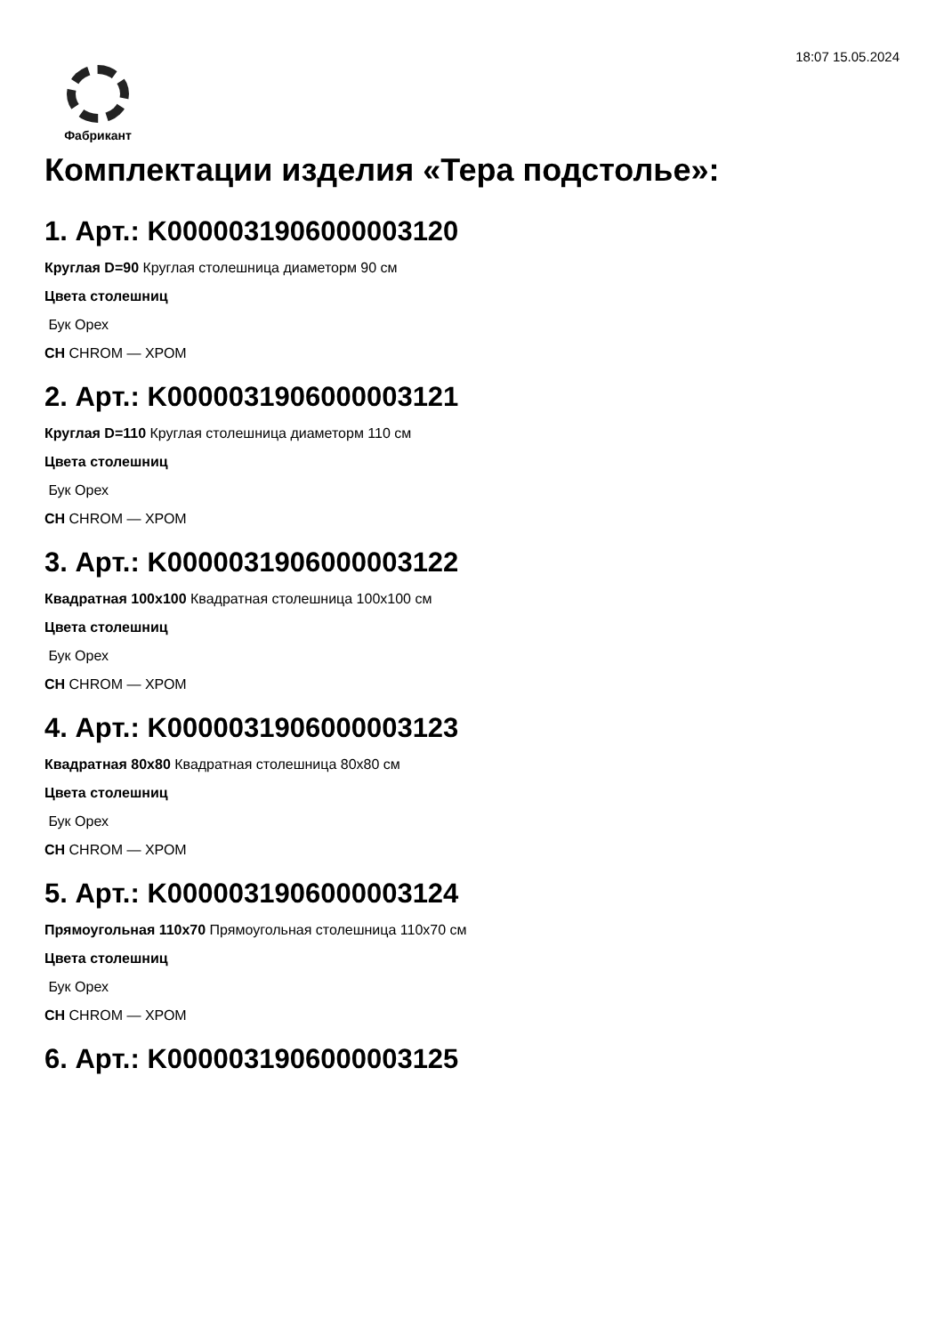18:07 15.05.2024
Фабрикант
Комплектации изделия «Тера подстолье»:
1. Арт.: K0000031906000003120
Круглая D=90 Круглая столешница диаметорм 90 см
Цвета столешниц
Бук Орех
CH CHROM — ХРОМ
2. Арт.: K0000031906000003121
Круглая D=110 Круглая столешница диаметорм 110 см
Цвета столешниц
Бук Орех
CH CHROM — ХРОМ
3. Арт.: K0000031906000003122
Квадратная 100x100 Квадратная столешница 100x100 см
Цвета столешниц
Бук Орех
CH CHROM — ХРОМ
4. Арт.: K0000031906000003123
Квадратная 80x80 Квадратная столешница 80x80 см
Цвета столешниц
Бук Орех
CH CHROM — ХРОМ
5. Арт.: K0000031906000003124
Прямоугольная 110x70 Прямоугольная столешница 110x70 см
Цвета столешниц
Бук Орех
CH CHROM — ХРОМ
6. Арт.: K0000031906000003125